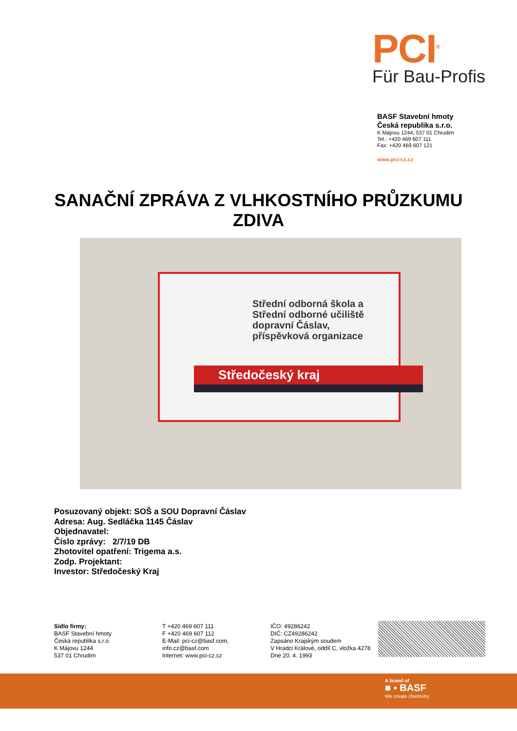PCI<sup>®</sup>
Für Bau-Profis
BASF Stavební hmoty
Česká republika s.r.o.
K Májovu 1244, 537 01 Chrudim
Tel.: +420 469 607 111
Fax: +420 469 607 121
www.pci-cz.cz
SANAČNÍ ZPRÁVA Z VLHKOSTNÍHO PRŮZKUMU
ZDIVA
Střední odborná škola a
Střední odborné učiliště
dopravní Čáslav,
příspěvková organizace
Středočeský kraj
Posuzovaný objekt: SOŠ a SOU Dopravní Čáslav
Adresa: Aug. Sedláčka 1145 Čáslav
Objednavatel:
Číslo zprávy: 2/7/19 DB
Zhotovitel opatření: Trigema a.s.
Zodp. Projektant:
Investor: Středočeský Kraj
Sídlo firmy:
BASF Stavební hmoty
Česká republika s.r.o.
K Májovu 1244
537 01 Chrudim
T +420 469 607 111
F +420 469 607 112
E-Mail: pci-cz@basf.com,
info.cz@basf.com
Internet: www.pci-cz.cz
IČO: 49286242
DIČ: CZ49286242
Zapsáno Krajským soudem
V Hradci Králové, oddíl C, vložka 4278
Dne 20. 4. 1993
A brand of
■ ▪ BASF
We create chemistry